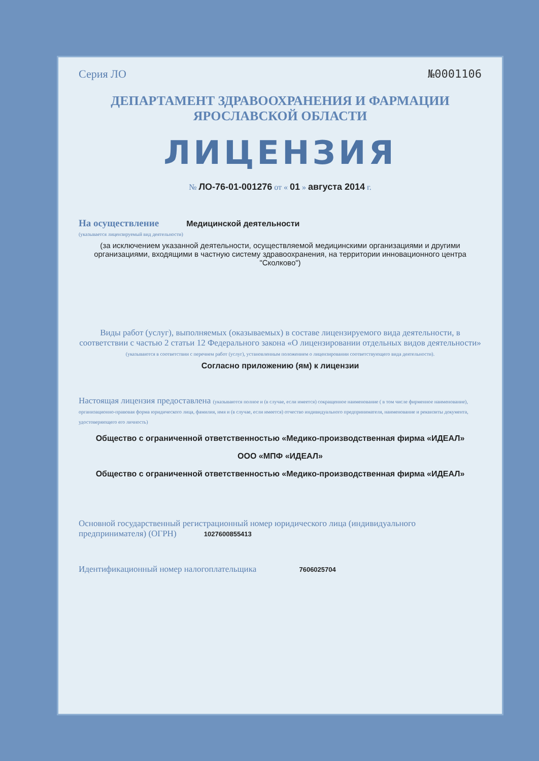Серия ЛО №0001106
ДЕПАРТАМЕНТ ЗДРАВООХРАНЕНИЯ И ФАРМАЦИИ
ЯРОСЛАВСКОЙ ОБЛАСТИ
ЛИЦЕНЗИЯ
№ ЛО-76-01-001276 от « 01 » августа 2014 г.
На осуществление Медицинской деятельности
(указывается лицензируемый вид деятельности)
(за исключением указанной деятельности, осуществляемой медицинскими организациями и другими организациями, входящими в частную систему здравоохранения, на территории инновационного центра "Сколково")
Виды работ (услуг), выполняемых (оказываемых) в составе лицензируемого вида деятельности, в соответствии с частью 2 статьи 12 Федерального закона «О лицензировании отдельных видов деятельности»
(указываются в соответствии с перечнем работ (услуг), установленным положением о лицензировании соответствующего вида деятельности).
Согласно приложению (ям) к лицензии
Настоящая лицензия предоставлена (указываются полное и (в случае, если имеется) сокращенное наименование ( в том числе фирменное наименование), организационно-правовая форма юридического лица, фамилия, имя и (в случае, если имеется) отчество индивидуального предпринимателя, наименование и реквизиты документа, удостоверяющего его личность)
Общество с ограниченной ответственностью «Медико-производственная фирма «ИДЕАЛ»
ООО «МПФ «ИДЕАЛ»
Общество с ограниченной ответственностью «Медико-производственная фирма «ИДЕАЛ»
Основной государственный регистрационный номер юридического лица (индивидуального предпринимателя) (ОГРН) 1027600855413
Идентификационный номер налогоплательщика 7606025704